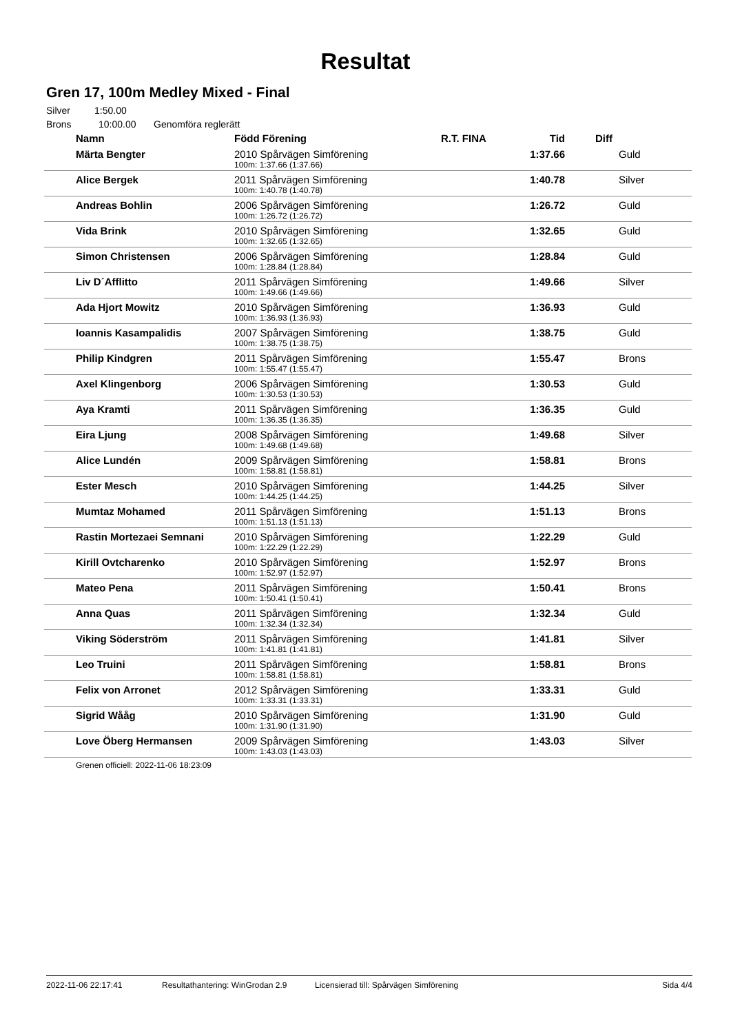Resultat
Gren 17, 100m Medley Mixed - Final
Silver 1:50.00
Brons 10:00.00 Genomföra reglerätt
| Namn | Född Förening | R.T. FINA | Tid | Diff |
| --- | --- | --- | --- | --- |
| Märta Bengter | 2010 Spårvägen Simförening | | 1:37.66 | Guld |
| | 100m: 1:37.66 (1:37.66) | | | |
| Alice Bergek | 2011 Spårvägen Simförening | | 1:40.78 | Silver |
| | 100m: 1:40.78 (1:40.78) | | | |
| Andreas Bohlin | 2006 Spårvägen Simförening | | 1:26.72 | Guld |
| | 100m: 1:26.72 (1:26.72) | | | |
| Vida Brink | 2010 Spårvägen Simförening | | 1:32.65 | Guld |
| | 100m: 1:32.65 (1:32.65) | | | |
| Simon Christensen | 2006 Spårvägen Simförening | | 1:28.84 | Guld |
| | 100m: 1:28.84 (1:28.84) | | | |
| Liv D´Afflitto | 2011 Spårvägen Simförening | | 1:49.66 | Silver |
| | 100m: 1:49.66 (1:49.66) | | | |
| Ada Hjort Mowitz | 2010 Spårvägen Simförening | | 1:36.93 | Guld |
| | 100m: 1:36.93 (1:36.93) | | | |
| Ioannis Kasampalidis | 2007 Spårvägen Simförening | | 1:38.75 | Guld |
| | 100m: 1:38.75 (1:38.75) | | | |
| Philip Kindgren | 2011 Spårvägen Simförening | | 1:55.47 | Brons |
| | 100m: 1:55.47 (1:55.47) | | | |
| Axel Klingenborg | 2006 Spårvägen Simförening | | 1:30.53 | Guld |
| | 100m: 1:30.53 (1:30.53) | | | |
| Aya Kramti | 2011 Spårvägen Simförening | | 1:36.35 | Guld |
| | 100m: 1:36.35 (1:36.35) | | | |
| Eira Ljung | 2008 Spårvägen Simförening | | 1:49.68 | Silver |
| | 100m: 1:49.68 (1:49.68) | | | |
| Alice Lundén | 2009 Spårvägen Simförening | | 1:58.81 | Brons |
| | 100m: 1:58.81 (1:58.81) | | | |
| Ester Mesch | 2010 Spårvägen Simförening | | 1:44.25 | Silver |
| | 100m: 1:44.25 (1:44.25) | | | |
| Mumtaz Mohamed | 2011 Spårvägen Simförening | | 1:51.13 | Brons |
| | 100m: 1:51.13 (1:51.13) | | | |
| Rastin Mortezaei Semnani | 2010 Spårvägen Simförening | | 1:22.29 | Guld |
| | 100m: 1:22.29 (1:22.29) | | | |
| Kirill Ovtcharenko | 2010 Spårvägen Simförening | | 1:52.97 | Brons |
| | 100m: 1:52.97 (1:52.97) | | | |
| Mateo Pena | 2011 Spårvägen Simförening | | 1:50.41 | Brons |
| | 100m: 1:50.41 (1:50.41) | | | |
| Anna Quas | 2011 Spårvägen Simförening | | 1:32.34 | Guld |
| | 100m: 1:32.34 (1:32.34) | | | |
| Viking Söderström | 2011 Spårvägen Simförening | | 1:41.81 | Silver |
| | 100m: 1:41.81 (1:41.81) | | | |
| Leo Truini | 2011 Spårvägen Simförening | | 1:58.81 | Brons |
| | 100m: 1:58.81 (1:58.81) | | | |
| Felix von Arronet | 2012 Spårvägen Simförening | | 1:33.31 | Guld |
| | 100m: 1:33.31 (1:33.31) | | | |
| Sigrid Wååg | 2010 Spårvägen Simförening | | 1:31.90 | Guld |
| | 100m: 1:31.90 (1:31.90) | | | |
| Love Öberg Hermansen | 2009 Spårvägen Simförening | | 1:43.03 | Silver |
| | 100m: 1:43.03 (1:43.03) | | | |
Grenen officiell: 2022-11-06 18:23:09
2022-11-06 22:17:41 Resultathantering: WinGrodan 2.9 Licensierad till: Spårvägen Simförening Sida 4/4